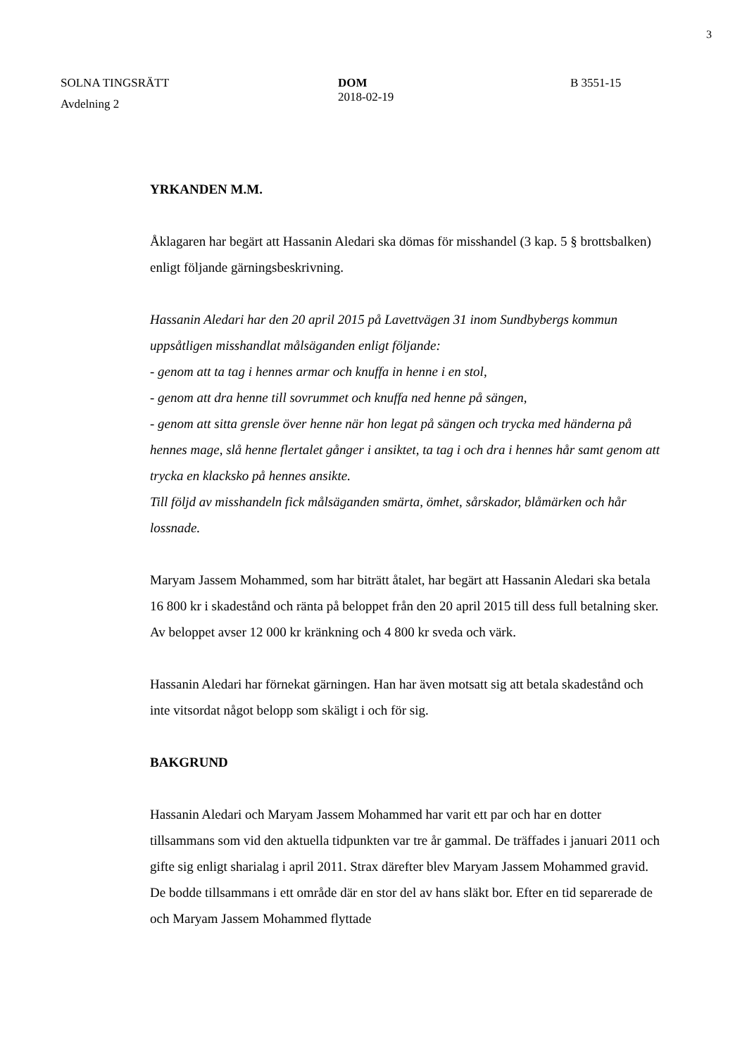3
SOLNA TINGSRÄTT DOM
2018-02-19
B 3551-15
Avdelning 2
YRKANDEN M.M.
Åklagaren har begärt att Hassanin Aledari ska dömas för misshandel (3 kap. 5 § brottsbalken) enligt följande gärningsbeskrivning.
Hassanin Aledari har den 20 april 2015 på Lavettvägen 31 inom Sundbybergs kommun uppsåtligen misshandlat målsäganden enligt följande:
- genom att ta tag i hennes armar och knuffa in henne i en stol,
- genom att dra henne till sovrummet och knuffa ned henne på sängen,
- genom att sitta grensle över henne när hon legat på sängen och trycka med händerna på hennes mage, slå henne flertalet gånger i ansiktet, ta tag i och dra i hennes hår samt genom att trycka en klacksko på hennes ansikte.
Till följd av misshandeln fick målsäganden smärta, ömhet, sårskador, blåmärken och hår lossnade.
Maryam Jassem Mohammed, som har biträtt åtalet, har begärt att Hassanin Aledari ska betala 16 800 kr i skadestånd och ränta på beloppet från den 20 april 2015 till dess full betalning sker. Av beloppet avser 12 000 kr kränkning och 4 800 kr sveda och värk.
Hassanin Aledari har förnekat gärningen. Han har även motsatt sig att betala skadestånd och inte vitsordat något belopp som skäligt i och för sig.
BAKGRUND
Hassanin Aledari och Maryam Jassem Mohammed har varit ett par och har en dotter tillsammans som vid den aktuella tidpunkten var tre år gammal. De träffades i januari 2011 och gifte sig enligt sharialag i april 2011. Strax därefter blev Maryam Jassem Mohammed gravid. De bodde tillsammans i ett område där en stor del av hans släkt bor. Efter en tid separerade de och Maryam Jassem Mohammed flyttade